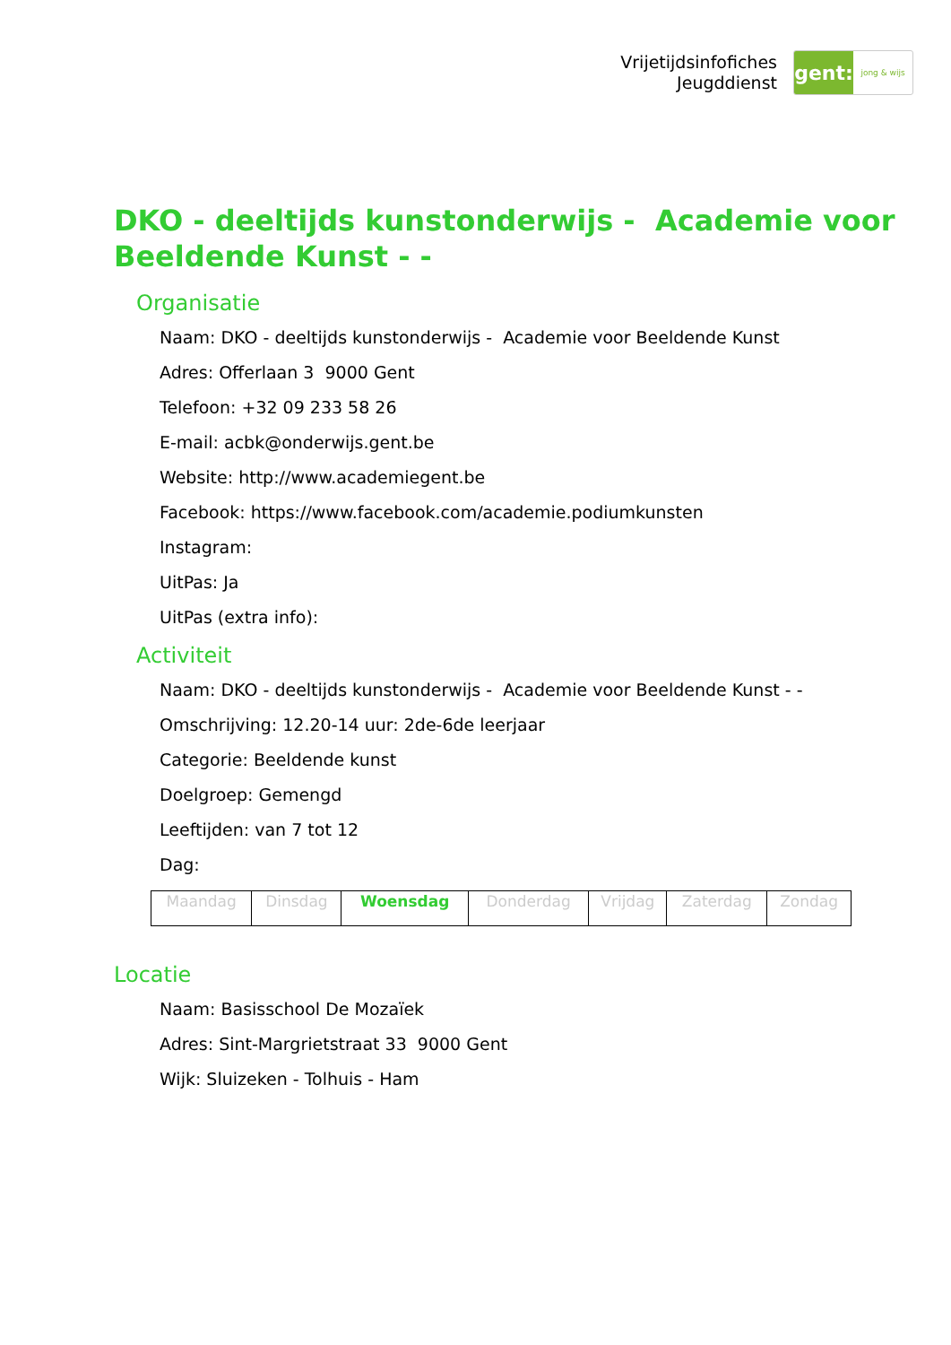Vrijetijdsinfofiches
Jeugddienst
gent:
jong & wijs
DKO - deeltijds kunstonderwijs - Academie voor Beeldende Kunst - -
Organisatie
Naam: DKO - deeltijds kunstonderwijs - Academie voor Beeldende Kunst
Adres: Offerlaan 3 9000 Gent
Telefoon: +32 09 233 58 26
E-mail: acbk@onderwijs.gent.be
Website: http://www.academiegent.be
Facebook: https://www.facebook.com/academie.podiumkunsten
Instagram:
UitPas: Ja
UitPas (extra info):
Activiteit
Naam: DKO - deeltijds kunstonderwijs - Academie voor Beeldende Kunst - -
Omschrijving: 12.20-14 uur: 2de-6de leerjaar
Categorie: Beeldende kunst
Doelgroep: Gemengd
Leeftijden: van 7 tot 12
Dag:
| Maandag | Dinsdag | Woensdag | Donderdag | Vrijdag | Zaterdag | Zondag |
Locatie
Naam: Basisschool De Mozaïek
Adres: Sint-Margrietstraat 33 9000 Gent
Wijk: Sluizeken - Tolhuis - Ham